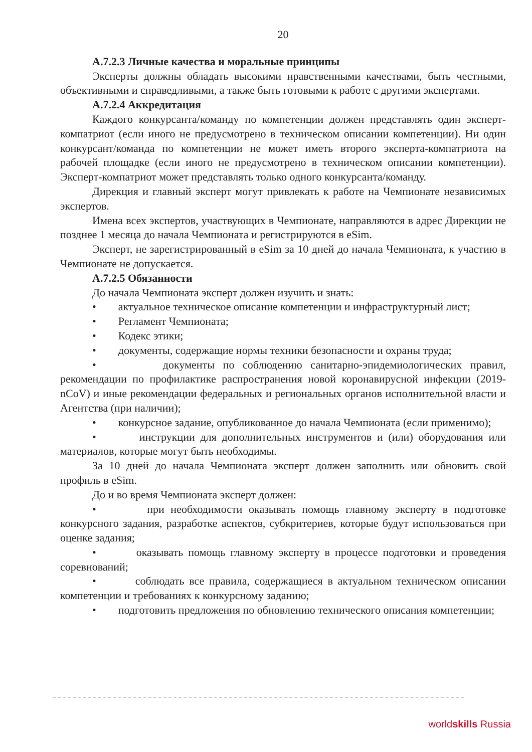20
А.7.2.3 Личные качества и моральные принципы
Эксперты должны обладать высокими нравственными качествами, быть честными, объективными и справедливыми, а также быть готовыми к работе с другими экспертами.
А.7.2.4 Аккредитация
Каждого конкурсанта/команду по компетенции должен представлять один эксперт-компатриот (если иного не предусмотрено в техническом описании компетенции). Ни один конкурсант/команда по компетенции не может иметь второго эксперта-компатриота на рабочей площадке (если иного не предусмотрено в техническом описании компетенции). Эксперт-компатриот может представлять только одного конкурсанта/команду.
Дирекция и главный эксперт могут привлекать к работе на Чемпионате независимых экспертов.
Имена всех экспертов, участвующих в Чемпионате, направляются в адрес Дирекции не позднее 1 месяца до начала Чемпионата и регистрируются в eSim.
Эксперт, не зарегистрированный в eSim за 10 дней до начала Чемпионата, к участию в Чемпионате не допускается.
А.7.2.5 Обязанности
До начала Чемпионата эксперт должен изучить и знать:
• актуальное техническое описание компетенции и инфраструктурный лист;
• Регламент Чемпионата;
• Кодекс этики;
• документы, содержащие нормы техники безопасности и охраны труда;
• документы по соблюдению санитарно-эпидемиологических правил, рекомендации по профилактике распространения новой коронавирусной инфекции (2019-nCoV) и иные рекомендации федеральных и региональных органов исполнительной власти и Агентства (при наличии);
• конкурсное задание, опубликованное до начала Чемпионата (если применимо);
• инструкции для дополнительных инструментов и (или) оборудования или материалов, которые могут быть необходимы.
За 10 дней до начала Чемпионата эксперт должен заполнить или обновить свой профиль в eSim.
До и во время Чемпионата эксперт должен:
• при необходимости оказывать помощь главному эксперту в подготовке конкурсного задания, разработке аспектов, субкритериев, которые будут использоваться при оценке задания;
• оказывать помощь главному эксперту в процессе подготовки и проведения соревнований;
• соблюдать все правила, содержащиеся в актуальном техническом описании компетенции и требованиях к конкурсному заданию;
• подготовить предложения по обновлению технического описания компетенции;
worldskills Russia